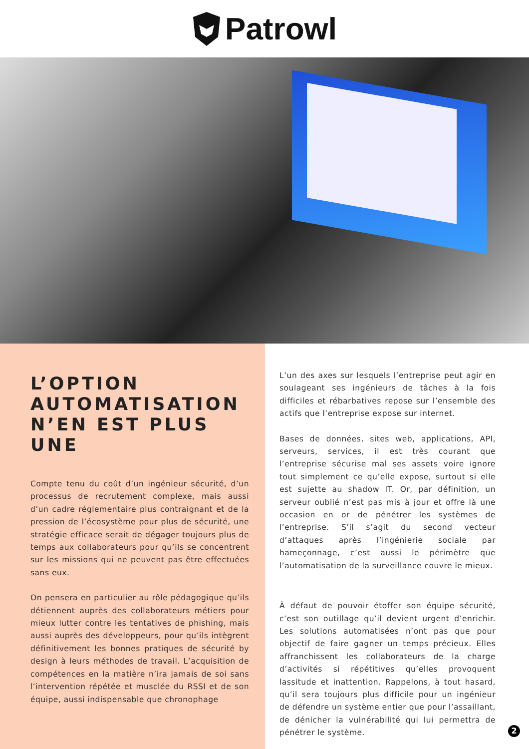Patrowl
L’OPTION AUTOMATISATION N’EN EST PLUS UNE
Compte tenu du coût d’un ingénieur sécurité, d’un processus de recrutement complexe, mais aussi d’un cadre réglementaire plus contraignant et de la pression de l’écosystème pour plus de sécurité, une stratégie efficace serait de dégager toujours plus de temps aux collaborateurs pour qu’ils se concentrent sur les missions qui ne peuvent pas être effectuées sans eux.
On pensera en particulier au rôle pédagogique qu’ils détiennent auprès des collaborateurs métiers pour mieux lutter contre les tentatives de phishing, mais aussi auprès des développeurs, pour qu’ils intègrent définitivement les bonnes pratiques de sécurité by design à leurs méthodes de travail. L’acquisition de compétences en la matière n’ira jamais de soi sans l’intervention répétée et musclée du RSSI et de son équipe, aussi indispensable que chronophage
L’un des axes sur lesquels l’entreprise peut agir en soulageant ses ingénieurs de tâches à la fois difficiles et rébarbatives repose sur l’ensemble des actifs que l’entreprise expose sur internet.
Bases de données, sites web, applications, API, serveurs, services, il est très courant que l’entreprise sécurise mal ses assets voire ignore tout simplement ce qu’elle expose, surtout si elle est sujette au shadow IT. Or, par définition, un serveur oublié n’est pas mis à jour et offre là une occasion en or de pénétrer les systèmes de l’entreprise. S’il s’agit du second vecteur d’attaques après l’ingénierie sociale par hameçonnage, c’est aussi le périmètre que l’automatisation de la surveillance couvre le mieux.
À défaut de pouvoir étoffer son équipe sécurité, c’est son outillage qu’il devient urgent d’enrichir. Les solutions automatisées n’ont pas que pour objectif de faire gagner un temps précieux. Elles affranchissent les collaborateurs de la charge d’activités si répétitives qu’elles provoquent lassitude et inattention. Rappelons, à tout hasard, qu’il sera toujours plus difficile pour un ingénieur de défendre un système entier que pour l’assaillant, de dénicher la vulnérabilité qui lui permettra de pénétrer le système.
2